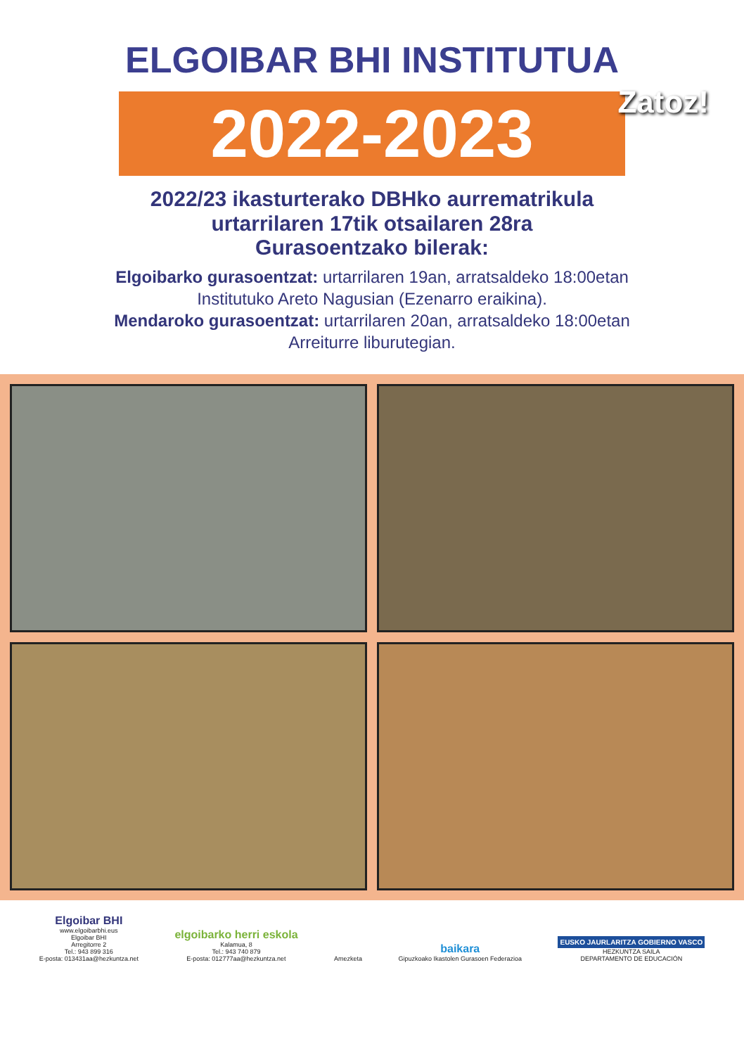ELGOIBAR BHI INSTITUTUA
2022-2023
Zatoz!
2022/23 ikasturterako DBHko aurrematrikula
urtarrilaren 17tik otsailaren 28ra
Gurasoentzako bilerak:
Elgoibarko gurasoentzat: urtarrilaren 19an, arratsaldeko 18:00etan
Institutuko Areto Nagusian (Ezenarro eraikina).
Mendaroko gurasoentzat: urtarrilaren 20an, arratsaldeko 18:00etan
Arreiturre liburutegian.
Elgoibar BHI
www.elgoibarbhi.eus
Elgoibar BHI
Arregitorre 2
Tel.: 943 899 316
E-posta: 013431aa@hezkuntza.net
elgoibarko herri eskola
Kalamua, 8
Tel.: 943 740 879
E-posta: 012777aa@hezkuntza.net
Amezketa
baikara
Gipuzkoako Ikastolen Gurasoen Federazioa
EUSKO JAURLARITZA GOBIERNO VASCO
HEZKUNTZA SAILA
DEPARTAMENTO DE EDUCACIÓN